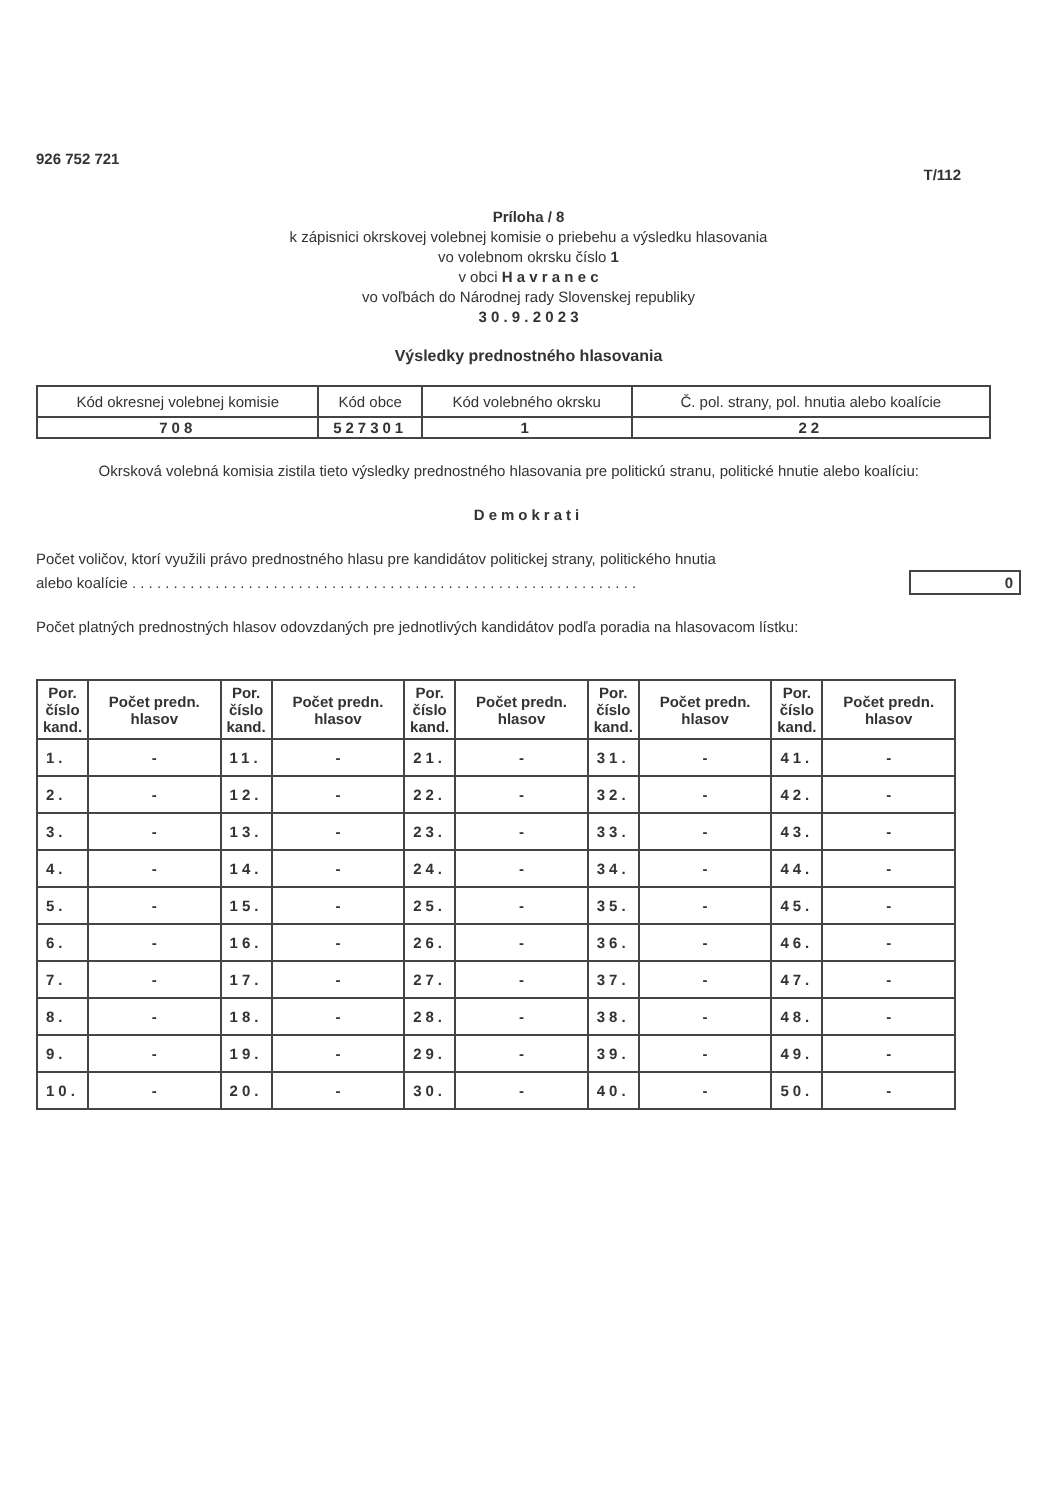926 752 721 T/112
Príloha / 8
k zápisnici okrskovej volebnej komisie o priebehu a výsledku hlasovania
vo volebnom okrsku číslo 1
v obci H a v r a n e c
vo voľbách do Národnej rady Slovenskej republiky
3 0 . 9 . 2 0 2 3
Výsledky prednostného hlasovania
| Kód okresnej volebnej komisie | Kód obce | Kód volebného okrsku | Č. pol. strany, pol. hnutia alebo koalície |
| --- | --- | --- | --- |
| 708 | 527301 | 1 | 22 |
Okrsková volebná komisia zistila tieto výsledky prednostného hlasovania pre politickú stranu, politické hnutie alebo koalíciu:
Demokrati
Počet voličov, ktorí využili právo prednostného hlasu pre kandidátov politickej strany, politického hnutia
alebo koalície . . . . . . . . . . . . . . . . . . . . . . . . . . . . . . . . . . . . . . . . . . . . . . . . . . . . . . . . . . . . . 0
Počet platných prednostných hlasov odovzdaných pre jednotlivých kandidátov podľa poradia na hlasovacom lístku:
| Por. číslo kand. | Počet predn. hlasov | Por. číslo kand. | Počet predn. hlasov | Por. číslo kand. | Počet predn. hlasov | Por. číslo kand. | Počet predn. hlasov | Por. číslo kand. | Počet predn. hlasov |
| --- | --- | --- | --- | --- | --- | --- | --- | --- | --- |
| 1. | - | 11. | - | 21. | - | 31. | - | 41. | - |
| 2. | - | 12. | - | 22. | - | 32. | - | 42. | - |
| 3. | - | 13. | - | 23. | - | 33. | - | 43. | - |
| 4. | - | 14. | - | 24. | - | 34. | - | 44. | - |
| 5. | - | 15. | - | 25. | - | 35. | - | 45. | - |
| 6. | - | 16. | - | 26. | - | 36. | - | 46. | - |
| 7. | - | 17. | - | 27. | - | 37. | - | 47. | - |
| 8. | - | 18. | - | 28. | - | 38. | - | 48. | - |
| 9. | - | 19. | - | 29. | - | 39. | - | 49. | - |
| 10. | - | 20. | - | 30. | - | 40. | - | 50. | - |